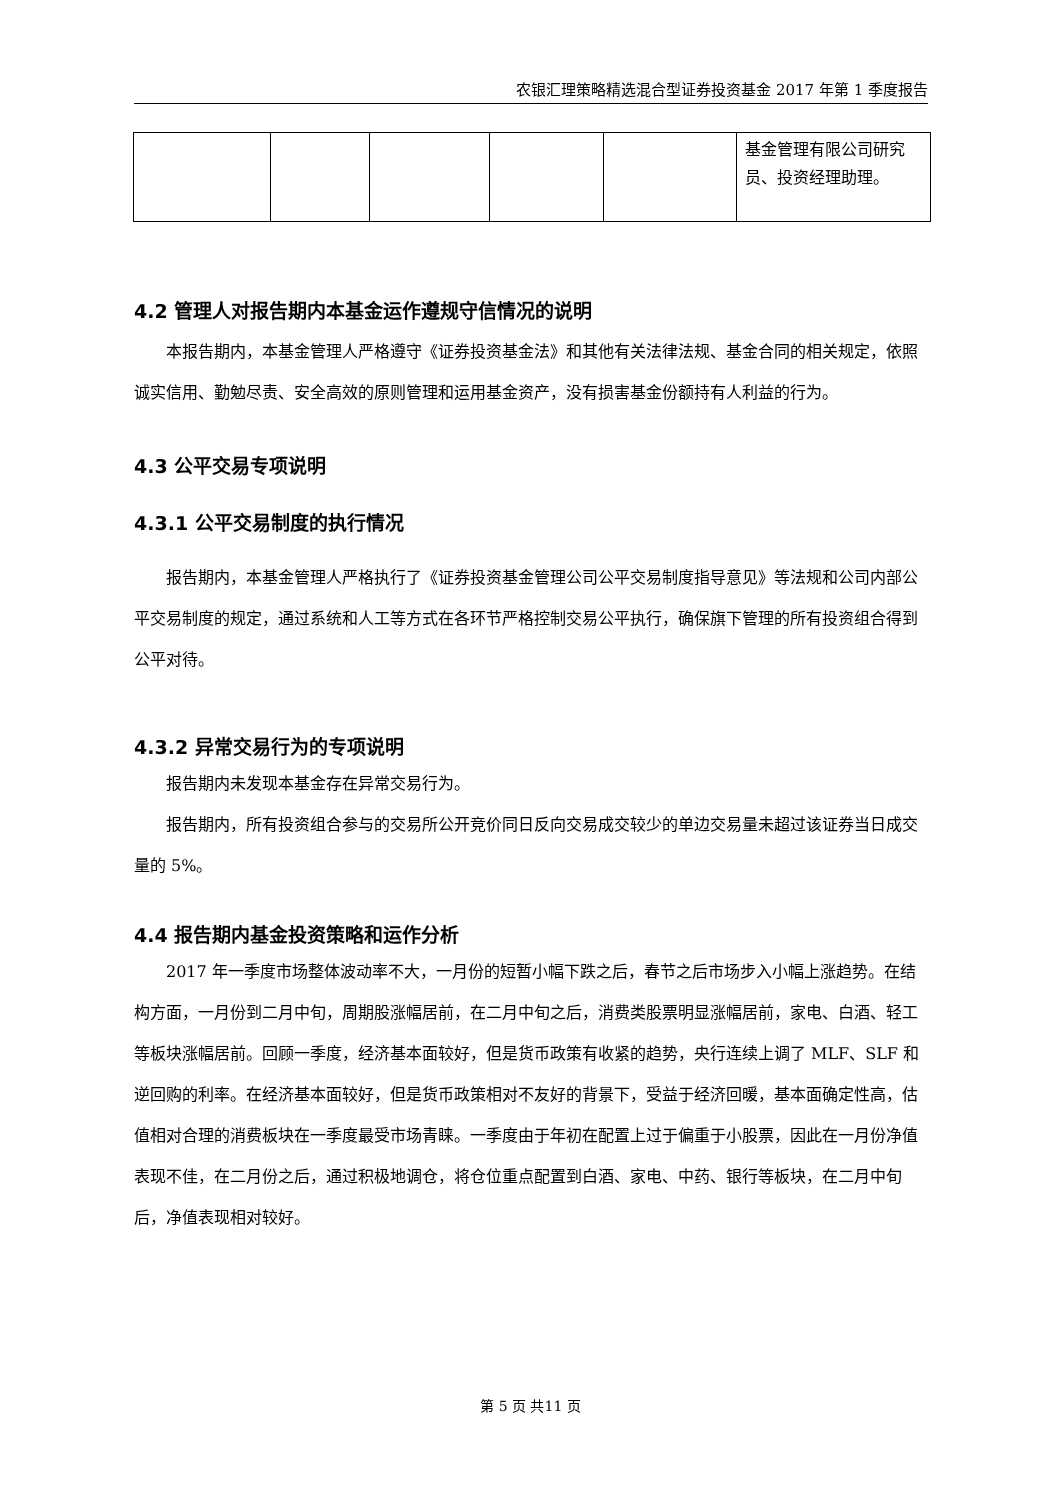农银汇理策略精选混合型证券投资基金 2017 年第 1 季度报告
| | | | | | 基金管理有限公司研究员、投资经理助理。 |
4.2 管理人对报告期内本基金运作遵规守信情况的说明
本报告期内，本基金管理人严格遵守《证券投资基金法》和其他有关法律法规、基金合同的相关规定，依照诚实信用、勤勉尽责、安全高效的原则管理和运用基金资产，没有损害基金份额持有人利益的行为。
4.3 公平交易专项说明
4.3.1 公平交易制度的执行情况
报告期内，本基金管理人严格执行了《证券投资基金管理公司公平交易制度指导意见》等法规和公司内部公平交易制度的规定，通过系统和人工等方式在各环节严格控制交易公平执行，确保旗下管理的所有投资组合得到公平对待。
4.3.2 异常交易行为的专项说明
报告期内未发现本基金存在异常交易行为。
报告期内，所有投资组合参与的交易所公开竞价同日反向交易成交较少的单边交易量未超过该证券当日成交量的 5%。
4.4 报告期内基金投资策略和运作分析
2017 年一季度市场整体波动率不大，一月份的短暂小幅下跌之后，春节之后市场步入小幅上涨趋势。在结构方面，一月份到二月中旬，周期股涨幅居前，在二月中旬之后，消费类股票明显涨幅居前，家电、白酒、轻工等板块涨幅居前。回顾一季度，经济基本面较好，但是货币政策有收紧的趋势，央行连续上调了 MLF、SLF 和逆回购的利率。在经济基本面较好，但是货币政策相对不友好的背景下，受益于经济回暖，基本面确定性高，估值相对合理的消费板块在一季度最受市场青睐。一季度由于年初在配置上过于偏重于小股票，因此在一月份净值表现不佳，在二月份之后，通过积极地调仓，将仓位重点配置到白酒、家电、中药、银行等板块，在二月中旬后，净值表现相对较好。
第 5 页 共11 页